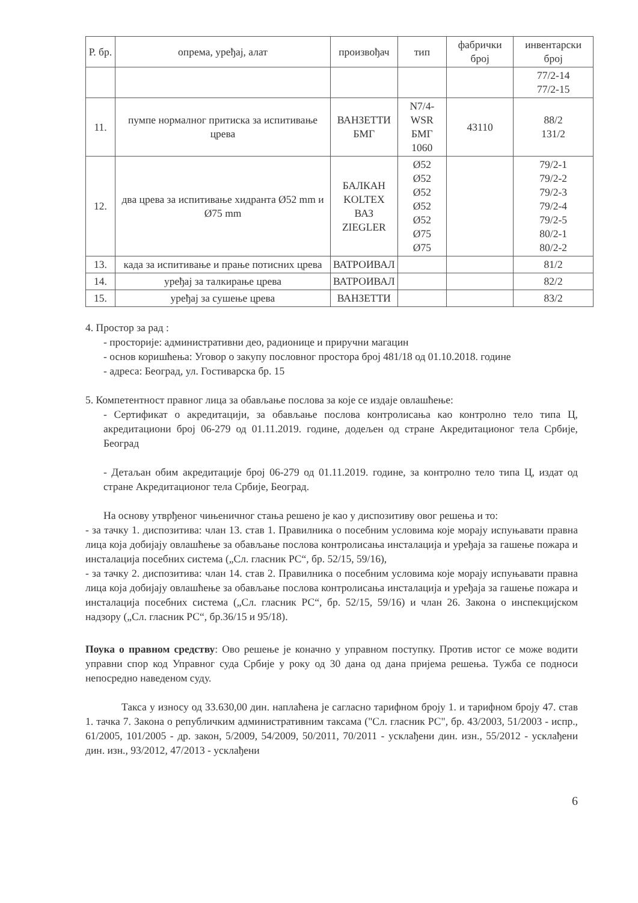| Р. бр. | опрема, уређај, алат | произвођач | тип | фабрички број | инвентарски број |
| --- | --- | --- | --- | --- | --- |
| | | | | | 77/2-14 77/2-15 |
| 11. | пумпе нормалног притиска за испитивање црева | ВАНЗЕТТИ БМГ | N7/4-WSR БМГ 1060 | 43110 | 88/2 131/2 |
| 12. | два црева за испитивање хидранта Ø52 mm и Ø75 mm | БАЛКАН KOLTEX ВАЗ ZIEGLER | Ø52 Ø52 Ø52 Ø52 Ø52 Ø75 Ø75 | | 79/2-1 79/2-2 79/2-3 79/2-4 79/2-5 80/2-1 80/2-2 |
| 13. | када за испитивање и прање потисних црева | ВАТРОИВАЛ | | | 81/2 |
| 14. | уређај за талкирање црева | ВАТРОИВАЛ | | | 82/2 |
| 15. | уређај за сушење црева | ВАНЗЕТТИ | | | 83/2 |
4. Простор за рад :
- просторије: административни део, радионице и приручни магацин
- основ коришћења: Уговор о закупу пословног простора број 481/18 од 01.10.2018. године
- адреса: Београд, ул. Гостиварска бр. 15
5. Компетентност правног лица за обављање послова за које се издаје овлашћење:
- Сертификат о акредитацији, за обављање послова контролисања као контролно тело типа Ц, акредитациони број 06-279 од 01.11.2019. године, додељен од стране Акредитационог тела Србије, Београд
- Детаљан обим акредитације број 06-279 од 01.11.2019. године, за контролно тело типа Ц, издат од стране Акредитационог тела Србије, Београд.
На основу утврђеног чињеничног стања решено је као у диспозитиву овог решења и то:
- за тачку 1. диспозитива: члан 13. став 1. Правилника о посебним условима које морају испуњавати правна лица која добијају овлашћење за обављање послова контролисања инсталација и уређаја за гашење пожара и инсталација посебних система („Сл. гласник РС“, бр. 52/15, 59/16),
- за тачку 2. диспозитива: члан 14. став 2. Правилника о посебним условима које морају испуњавати правна лица која добијају овлашћење за обављање послова контролисања инсталација и уређаја за гашење пожара и инсталација посебних система („Сл. гласник РС“, бр. 52/15, 59/16) и члан 26. Закона о инспекцијском надзору („Сл. гласник РС“, бр.36/15 и 95/18).
Поука о правном средству: Ово решење је коначно у управном поступку. Против истог се може водити управни спор код Управног суда Србије у року од 30 дана од дана пријема решења. Тужба се подноси непосредно наведеном суду.
Такса у износу од 33.630,00 дин. наплаћена је сагласно тарифном броју 1. и тарифном броју 47. став 1. тачка 7. Закона о републичким административним таксама ("Сл. гласник РС", бр. 43/2003, 51/2003 - испр., 61/2005, 101/2005 - др. закон, 5/2009, 54/2009, 50/2011, 70/2011 - усклађени дин. изн., 55/2012 - усклађени дин. изн., 93/2012, 47/2013 - усклађени
6